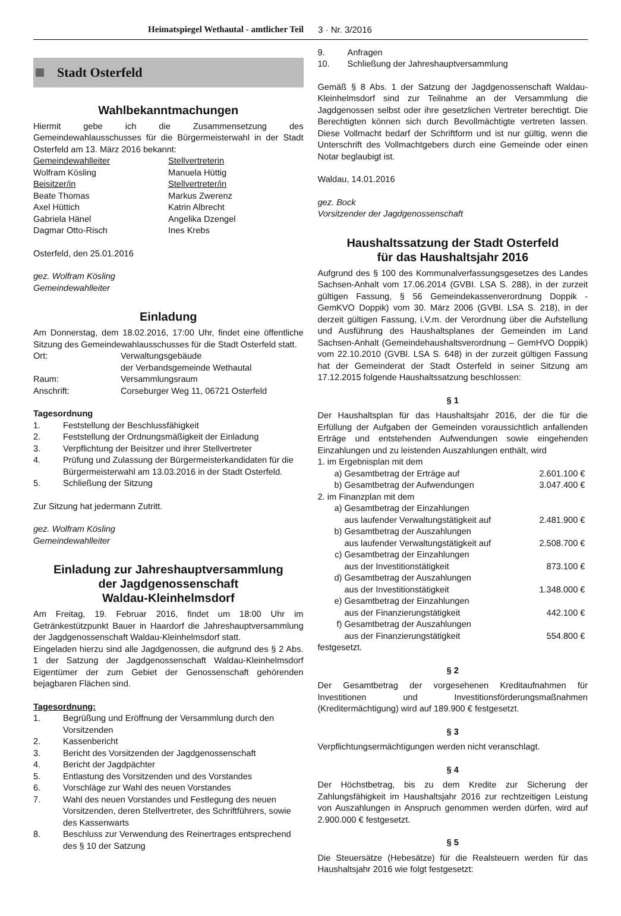Heimatspiegel Wethautal - amtlicher Teil 3 · Nr. 3/2016
Stadt Osterfeld
Wahlbekanntmachungen
Hiermit gebe ich die Zusammensetzung des Gemeindewahlausschusses für die Bürgermeisterwahl in der Stadt Osterfeld am 13. März 2016 bekannt:
| Gemeindewahlleiter | Stellvertreterin |
| Wolfram Kösling | Manuela Hüttig |
| Beisitzer/in | Stellvertreter/in |
| Beate Thomas | Markus Zwerenz |
| Axel Hüttich | Katrin Albrecht |
| Gabriela Hänel | Angelika Dzengel |
| Dagmar Otto-Risch | Ines Krebs |
Osterfeld, den 25.01.2016
gez. Wolfram Kösling
Gemeindewahlleiter
Einladung
Am Donnerstag, dem 18.02.2016, 17:00 Uhr, findet eine öffentliche Sitzung des Gemeindewahlausschusses für die Stadt Osterfeld statt.
| Ort: | Verwaltungsgebäude der Verbandsgemeinde Wethautal |
| Raum: | Versammlungsraum |
| Anschrift: | Corseburger Weg 11, 06721 Osterfeld |
Tagesordnung
1. Feststellung der Beschlussfähigkeit
2. Feststellung der Ordnungsmäßigkeit der Einladung
3. Verpflichtung der Beisitzer und ihrer Stellvertreter
4. Prüfung und Zulassung der Bürgermeisterkandidaten für die Bürgermeisterwahl am 13.03.2016 in der Stadt Osterfeld.
5. Schließung der Sitzung
Zur Sitzung hat jedermann Zutritt.
gez. Wolfram Kösling
Gemeindewahlleiter
Einladung zur Jahreshauptversammlung
der Jagdgenossenschaft
Waldau-Kleinhelmsdorf
Am Freitag, 19. Februar 2016, findet um 18:00 Uhr im Getränkestützpunkt Bauer in Haardorf die Jahreshauptversammlung der Jagdgenossenschaft Waldau-Kleinhelmsdorf statt.
Eingeladen hierzu sind alle Jagdgenossen, die aufgrund des § 2 Abs. 1 der Satzung der Jagdgenossenschaft Waldau-Kleinhelmsdorf Eigentümer der zum Gebiet der Genossenschaft gehörenden bejagbaren Flächen sind.
Tagesordnung:
1. Begrüßung und Eröffnung der Versammlung durch den Vorsitzenden
2. Kassenbericht
3. Bericht des Vorsitzenden der Jagdgenossenschaft
4. Bericht der Jagdpächter
5. Entlastung des Vorsitzenden und des Vorstandes
6. Vorschläge zur Wahl des neuen Vorstandes
7. Wahl des neuen Vorstandes und Festlegung des neuen Vorsitzenden, deren Stellvertreter, des Schriftführers, sowie des Kassenwarts
8. Beschluss zur Verwendung des Reinertrages entsprechend des § 10 der Satzung
9. Anfragen
10. Schließung der Jahreshauptversammlung
Gemäß § 8 Abs. 1 der Satzung der Jagdgenossenschaft Waldau-Kleinhelmsdorf sind zur Teilnahme an der Versammlung die Jagdgenossen selbst oder ihre gesetzlichen Vertreter berechtigt. Die Berechtigten können sich durch Bevollmächtigte vertreten lassen. Diese Vollmacht bedarf der Schriftform und ist nur gültig, wenn die Unterschrift des Vollmachtgebers durch eine Gemeinde oder einen Notar beglaubigt ist.
Waldau, 14.01.2016
gez. Bock
Vorsitzender der Jagdgenossenschaft
Haushaltssatzung der Stadt Osterfeld
für das Haushaltsjahr 2016
Aufgrund des § 100 des Kommunalverfassungsgesetzes des Landes Sachsen-Anhalt vom 17.06.2014 (GVBI. LSA S. 288), in der zurzeit gültigen Fassung, § 56 Gemeindekassenverordnung Doppik - GemKVO Doppik) vom 30. März 2006 (GVBl. LSA S. 218), in der derzeit gültigen Fassung, i.V.m. der Verordnung über die Aufstellung und Ausführung des Haushaltsplanes der Gemeinden im Land Sachsen-Anhalt (Gemeindehaushaltsverordnung – GemHVO Doppik) vom 22.10.2010 (GVBl. LSA S. 648) in der zurzeit gültigen Fassung hat der Gemeinderat der Stadt Osterfeld in seiner Sitzung am 17.12.2015 folgende Haushaltssatzung beschlossen:
§ 1
Der Haushaltsplan für das Haushaltsjahr 2016, der die für die Erfüllung der Aufgaben der Gemeinden voraussichtlich anfallenden Erträge und entstehenden Aufwendungen sowie eingehenden Einzahlungen und zu leistenden Auszahlungen enthält, wird
| 1. im Ergebnisplan mit dem | | |
| a) | Gesamtbetrag der Erträge auf | 2.601.100 € |
| b) | Gesamtbetrag der Aufwendungen | 3.047.400 € |
| 2. im Finanzplan mit dem | | |
| a) | Gesamtbetrag der Einzahlungen aus laufender Verwaltungstätigkeit auf | 2.481.900 € |
| b) | Gesamtbetrag der Auszahlungen aus laufender Verwaltungstätigkeit auf | 2.508.700 € |
| c) | Gesamtbetrag der Einzahlungen aus der Investitionstätigkeit | 873.100 € |
| d) | Gesamtbetrag der Auszahlungen aus der Investitionstätigkeit | 1.348.000 € |
| e) | Gesamtbetrag der Einzahlungen aus der Finanzierungstätigkeit | 442.100 € |
| f) | Gesamtbetrag der Auszahlungen aus der Finanzierungstätigkeit | 554.800 € |
festgesetzt.
§ 2
Der Gesamtbetrag der vorgesehenen Kreditaufnahmen für Investitionen und Investitionsförderungsmaßnahmen (Kreditermächtigung) wird auf 189.900 € festgesetzt.
§ 3
Verpflichtungsermächtigungen werden nicht veranschlagt.
§ 4
Der Höchstbetrag, bis zu dem Kredite zur Sicherung der Zahlungsfähigkeit im Haushaltsjahr 2016 zur rechtzeitigen Leistung von Auszahlungen in Anspruch genommen werden dürfen, wird auf 2.900.000 € festgesetzt.
§ 5
Die Steuersätze (Hebesätze) für die Realsteuern werden für das Haushaltsjahr 2016 wie folgt festgesetzt: